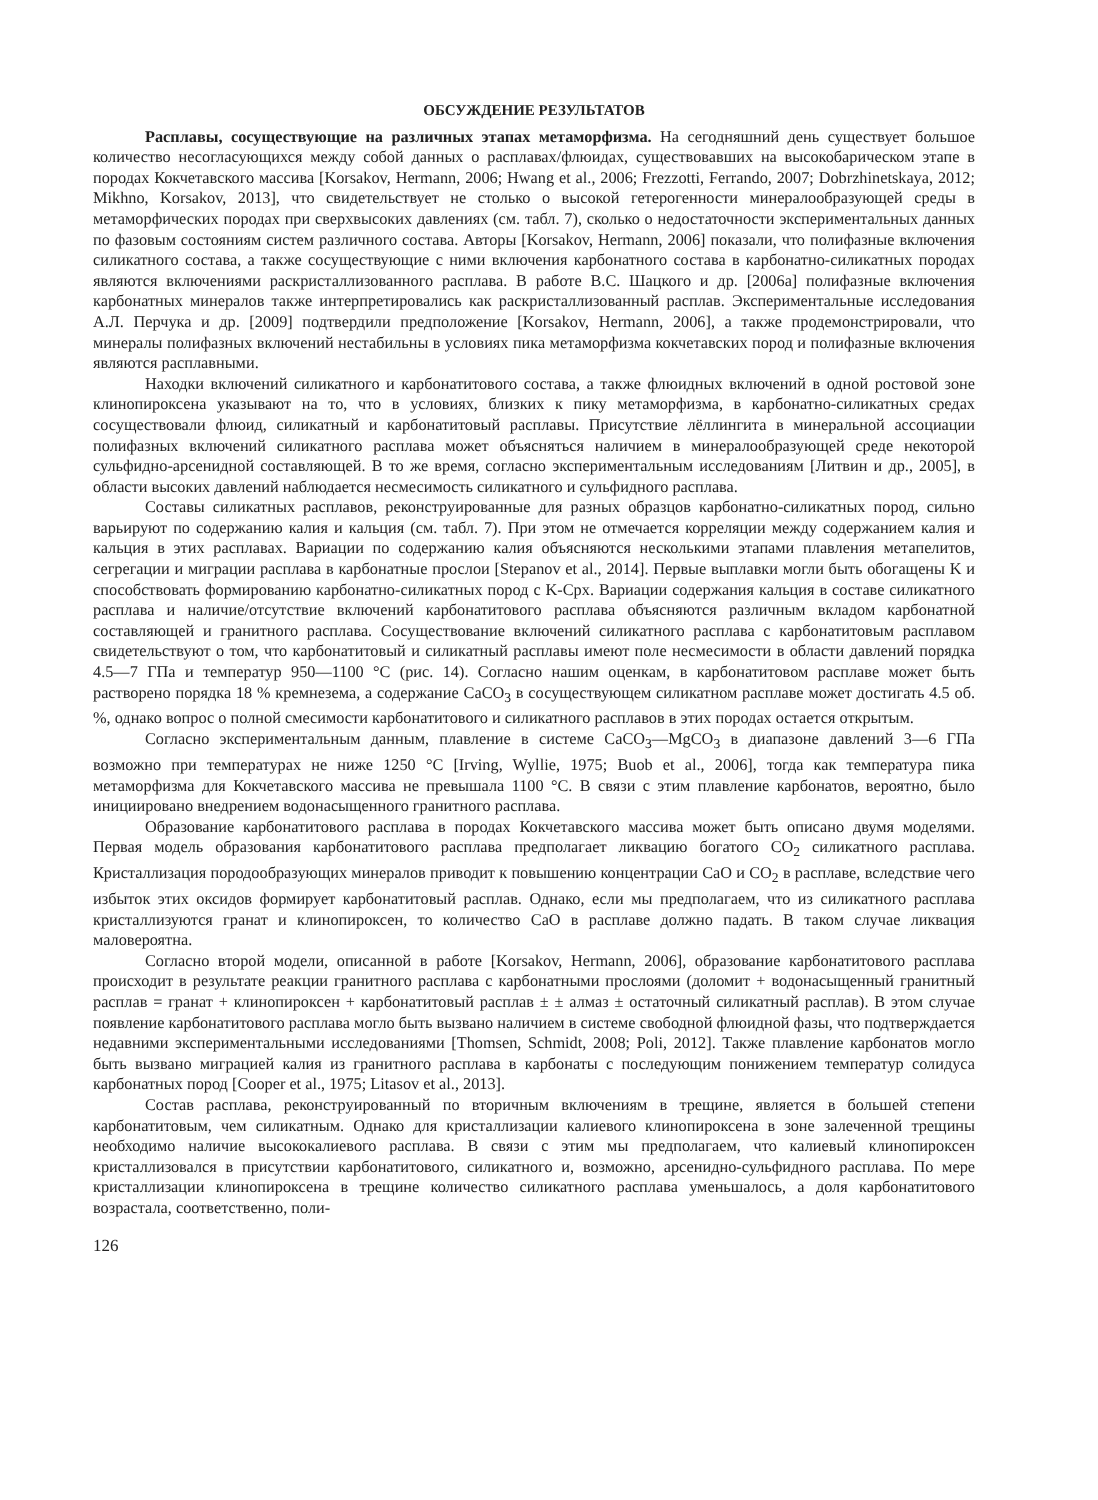ОБСУЖДЕНИЕ РЕЗУЛЬТАТОВ
Расплавы, сосуществующие на различных этапах метаморфизма. На сегодняшний день существует большое количество несогласующихся между собой данных о расплавах/флюидах, существовавших на высокобарическом этапе в породах Кокчетавского массива [Korsakov, Hermann, 2006; Hwang et al., 2006; Frezzotti, Ferrando, 2007; Dobrzhinetskaya, 2012; Mikhno, Korsakov, 2013], что свидетельствует не столько о высокой гетерогенности минералообразующей среды в метаморфических породах при сверхвысоких давлениях (см. табл. 7), сколько о недостаточности экспериментальных данных по фазовым состояниям систем различного состава. Авторы [Korsakov, Hermann, 2006] показали, что полифазные включения силикатного состава, а также сосуществующие с ними включения карбонатного состава в карбонатно-силикатных породах являются включениями раскристаллизованного расплава. В работе В.С. Шацкого и др. [2006а] полифазные включения карбонатных минералов также интерпретировались как раскристаллизованный расплав. Экспериментальные исследования А.Л. Перчука и др. [2009] подтвердили предположение [Korsakov, Hermann, 2006], а также продемонстрировали, что минералы полифазных включений нестабильны в условиях пика метаморфизма кокчетавских пород и полифазные включения являются расплавными.
Находки включений силикатного и карбонатитового состава, а также флюидных включений в одной ростовой зоне клинопироксена указывают на то, что в условиях, близких к пику метаморфизма, в карбонатно-силикатных средах сосуществовали флюид, силикатный и карбонатитовый расплавы. Присутствие лёллингита в минеральной ассоциации полифазных включений силикатного расплава может объясняться наличием в минералообразующей среде некоторой сульфидно-арсенидной составляющей. В то же время, согласно экспериментальным исследованиям [Литвин и др., 2005], в области высоких давлений наблюдается несмесимость силикатного и сульфидного расплава.
Составы силикатных расплавов, реконструированные для разных образцов карбонатно-силикатных пород, сильно варьируют по содержанию калия и кальция (см. табл. 7). При этом не отмечается корреляции между содержанием калия и кальция в этих расплавах. Вариации по содержанию калия объясняются несколькими этапами плавления метапелитов, сегрегации и миграции расплава в карбонатные прослои [Stepanov et al., 2014]. Первые выплавки могли быть обогащены K и способствовать формированию карбонатно-силикатных пород с K-Cpx. Вариации содержания кальция в составе силикатного расплава и наличие/отсутствие включений карбонатитового расплава объясняются различным вкладом карбонатной составляющей и гранитного расплава. Сосуществование включений силикатного расплава с карбонатитовым расплавом свидетельствуют о том, что карбонатитовый и силикатный расплавы имеют поле несмесимости в области давлений порядка 4.5—7 ГПа и температур 950—1100 °C (рис. 14). Согласно нашим оценкам, в карбонатитовом расплаве может быть растворено порядка 18 % кремнезема, а содержание CaCO<sub>3</sub> в сосуществующем силикатном расплаве может достигать 4.5 об. %, однако вопрос о полной смесимости карбонатитового и силикатного расплавов в этих породах остается открытым.
Согласно экспериментальным данным, плавление в системе CaCO<sub>3</sub>—MgCO<sub>3</sub> в диапазоне давлений 3—6 ГПа возможно при температурах не ниже 1250 °C [Irving, Wyllie, 1975; Buob et al., 2006], тогда как температура пика метаморфизма для Кокчетавского массива не превышала 1100 °C. В связи с этим плавление карбонатов, вероятно, было инициировано внедрением водонасыщенного гранитного расплава.
Образование карбонатитового расплава в породах Кокчетавского массива может быть описано двумя моделями. Первая модель образования карбонатитового расплава предполагает ликвацию богатого CO<sub>2</sub> силикатного расплава. Кристаллизация породообразующих минералов приводит к повышению концентрации CaO и CO<sub>2</sub> в расплаве, вследствие чего избыток этих оксидов формирует карбонатитовый расплав. Однако, если мы предполагаем, что из силикатного расплава кристаллизуются гранат и клинопироксен, то количество CaO в расплаве должно падать. В таком случае ликвация маловероятна.
Согласно второй модели, описанной в работе [Korsakov, Hermann, 2006], образование карбонатитового расплава происходит в результате реакции гранитного расплава с карбонатными прослоями (доломит + водонасыщенный гранитный расплав = гранат + клинопироксен + карбонатитовый расплав ± ± алмаз ± остаточный силикатный расплав). В этом случае появление карбонатитового расплава могло быть вызвано наличием в системе свободной флюидной фазы, что подтверждается недавними экспериментальными исследованиями [Thomsen, Schmidt, 2008; Poli, 2012]. Также плавление карбонатов могло быть вызвано миграцией калия из гранитного расплава в карбонаты с последующим понижением температур солидуса карбонатных пород [Cooper et al., 1975; Litasov et al., 2013].
Состав расплава, реконструированный по вторичным включениям в трещине, является в большей степени карбонатитовым, чем силикатным. Однако для кристаллизации калиевого клинопироксена в зоне залеченной трещины необходимо наличие высококалиевого расплава. В связи с этим мы предполагаем, что калиевый клинопироксен кристаллизовался в присутствии карбонатитового, силикатного и, возможно, арсенидно-сульфидного расплава. По мере кристаллизации клинопироксена в трещине количество силикатного расплава уменьшалось, а доля карбонатитового возрастала, соответственно, поли-
126